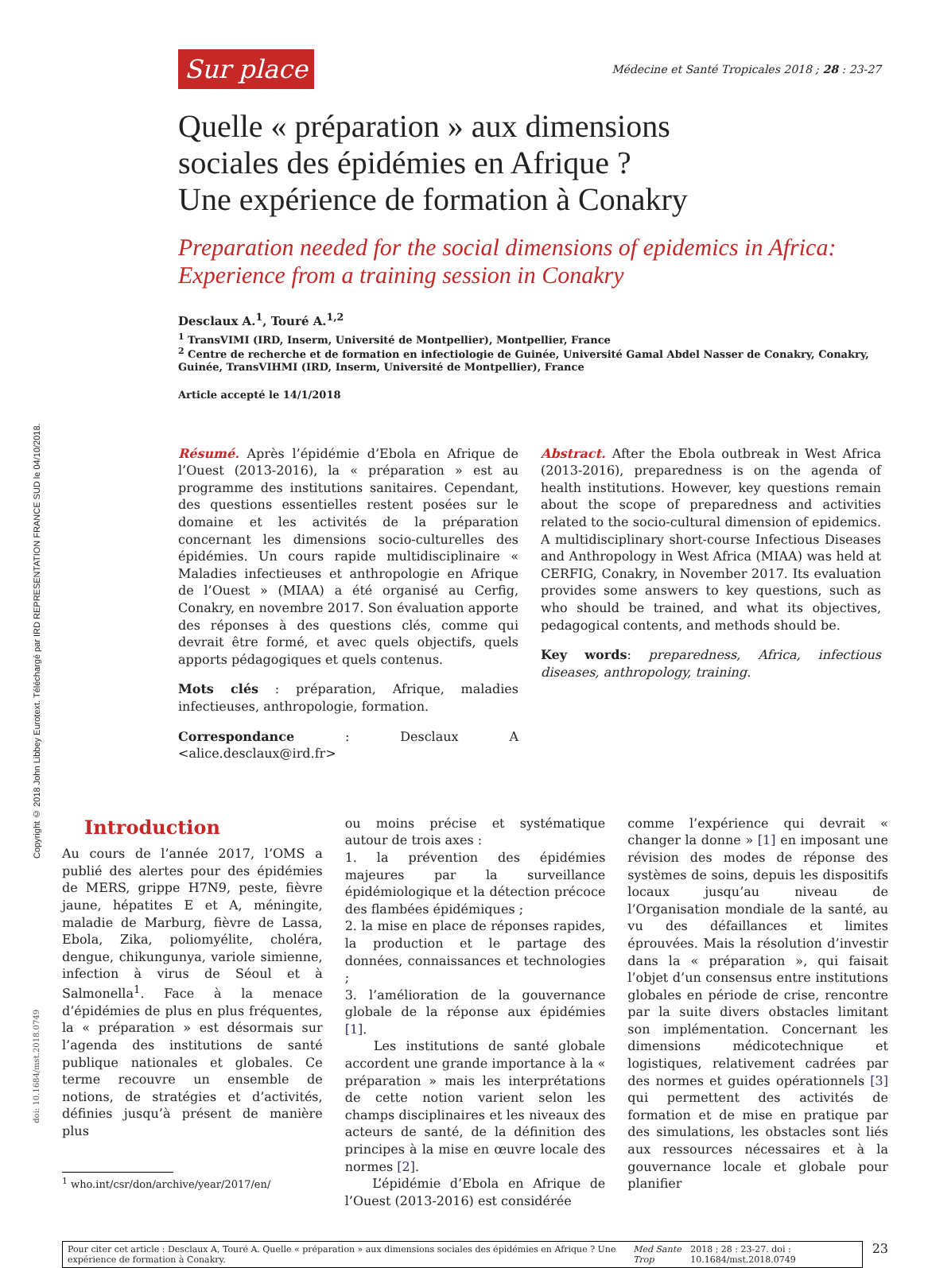Copyright © 2018 John Libbey Eurotext. Téléchargé par IRD REPRESENTATION FRANCE SUD le 04/10/2018.
Sur place Médecine et Santé Tropicales 2018 ; 28 : 23-27
Quelle « préparation » aux dimensions
sociales des épidémies en Afrique ?
Une expérience de formation à Conakry
Preparation needed for the social dimensions of epidemics in Africa:
Experience from a training session in Conakry
Desclaux A.<sup>1</sup>, Touré A.<sup>1,2</sup>
<sup>1</sup> TransVIMI (IRD, Inserm, Université de Montpellier), Montpellier, France
<sup>2</sup> Centre de recherche et de formation en infectiologie de Guinée, Université Gamal Abdel Nasser de Conakry, Conakry, Guinée, TransVIHMI (IRD, Inserm, Université de Montpellier), France
Article accepté le 14/1/2018
Résumé. Après l’épidémie d’Ebola en Afrique de l’Ouest (2013-2016), la « préparation » est au programme des institutions sanitaires. Cependant, des questions essentielles restent posées sur le domaine et les activités de la préparation concernant les dimensions socio-culturelles des épidémies. Un cours rapide multidisciplinaire « Maladies infectieuses et anthropologie en Afrique de l’Ouest » (MIAA) a été organisé au Cerfig, Conakry, en novembre 2017. Son évaluation apporte des réponses à des questions clés, comme qui devrait être formé, et avec quels objectifs, quels apports pédagogiques et quels contenus.
Mots clés : préparation, Afrique, maladies infectieuses, anthropologie, formation.
Correspondance : Desclaux A <alice.desclaux@ird.fr>
Abstract. After the Ebola outbreak in West Africa (2013-2016), preparedness is on the agenda of health institutions. However, key questions remain about the scope of preparedness and activities related to the socio-cultural dimension of epidemics. A multidisciplinary short-course Infectious Diseases and Anthropology in West Africa (MIAA) was held at CERFIG, Conakry, in November 2017. Its evaluation provides some answers to key questions, such as who should be trained, and what its objectives, pedagogical contents, and methods should be.
Key words: preparedness, Africa, infectious diseases, anthropology, training.
Introduction
Au cours de l’année 2017, l’OMS a publié des alertes pour des épidémies de MERS, grippe H7N9, peste, fièvre jaune, hépatites E et A, méningite, maladie de Marburg, fièvre de Lassa, Ebola, Zika, poliomyélite, choléra, dengue, chikungunya, variole simienne, infection à virus de Séoul et à Salmonella<sup>1</sup>. Face à la menace d’épidémies de plus en plus fréquentes, la « préparation » est désormais sur l’agenda des institutions de santé publique nationales et globales. Ce terme recouvre un ensemble de notions, de stratégies et d’activités, définies jusqu’à présent de manière plus
<sup>1</sup> who.int/csr/don/archive/year/2017/en/
ou moins précise et systématique autour de trois axes :
1. la prévention des épidémies majeures par la surveillance épidémiologique et la détection précoce des flambées épidémiques ;
2. la mise en place de réponses rapides, la production et le partage des données, connaissances et technologies ;
3. l’amélioration de la gouvernance globale de la réponse aux épidémies [1].
Les institutions de santé globale accordent une grande importance à la « préparation » mais les interprétations de cette notion varient selon les champs disciplinaires et les niveaux des acteurs de santé, de la définition des principes à la mise en œuvre locale des normes [2].
L’épidémie d’Ebola en Afrique de l’Ouest (2013-2016) est considérée
comme l’expérience qui devrait « changer la donne » [1] en imposant une révision des modes de réponse des systèmes de soins, depuis les dispositifs locaux jusqu’au niveau de l’Organisation mondiale de la santé, au vu des défaillances et limites éprouvées. Mais la résolution d’investir dans la « préparation », qui faisait l’objet d’un consensus entre institutions globales en période de crise, rencontre par la suite divers obstacles limitant son implémentation. Concernant les dimensions médicotechnique et logistiques, relativement cadrées par des normes et guides opérationnels [3] qui permettent des activités de formation et de mise en pratique par des simulations, les obstacles sont liés aux ressources nécessaires et à la gouvernance locale et globale pour planifier
doi: 10.1684/mst.2018.0749
Pour citer cet article : Desclaux A, Touré A. Quelle « préparation » aux dimensions sociales des épidémies en Afrique ? Une expérience de formation à Conakry. Med Sante Trop 2018 ; 28 : 23-27. doi : 10.1684/mst.2018.0749
23